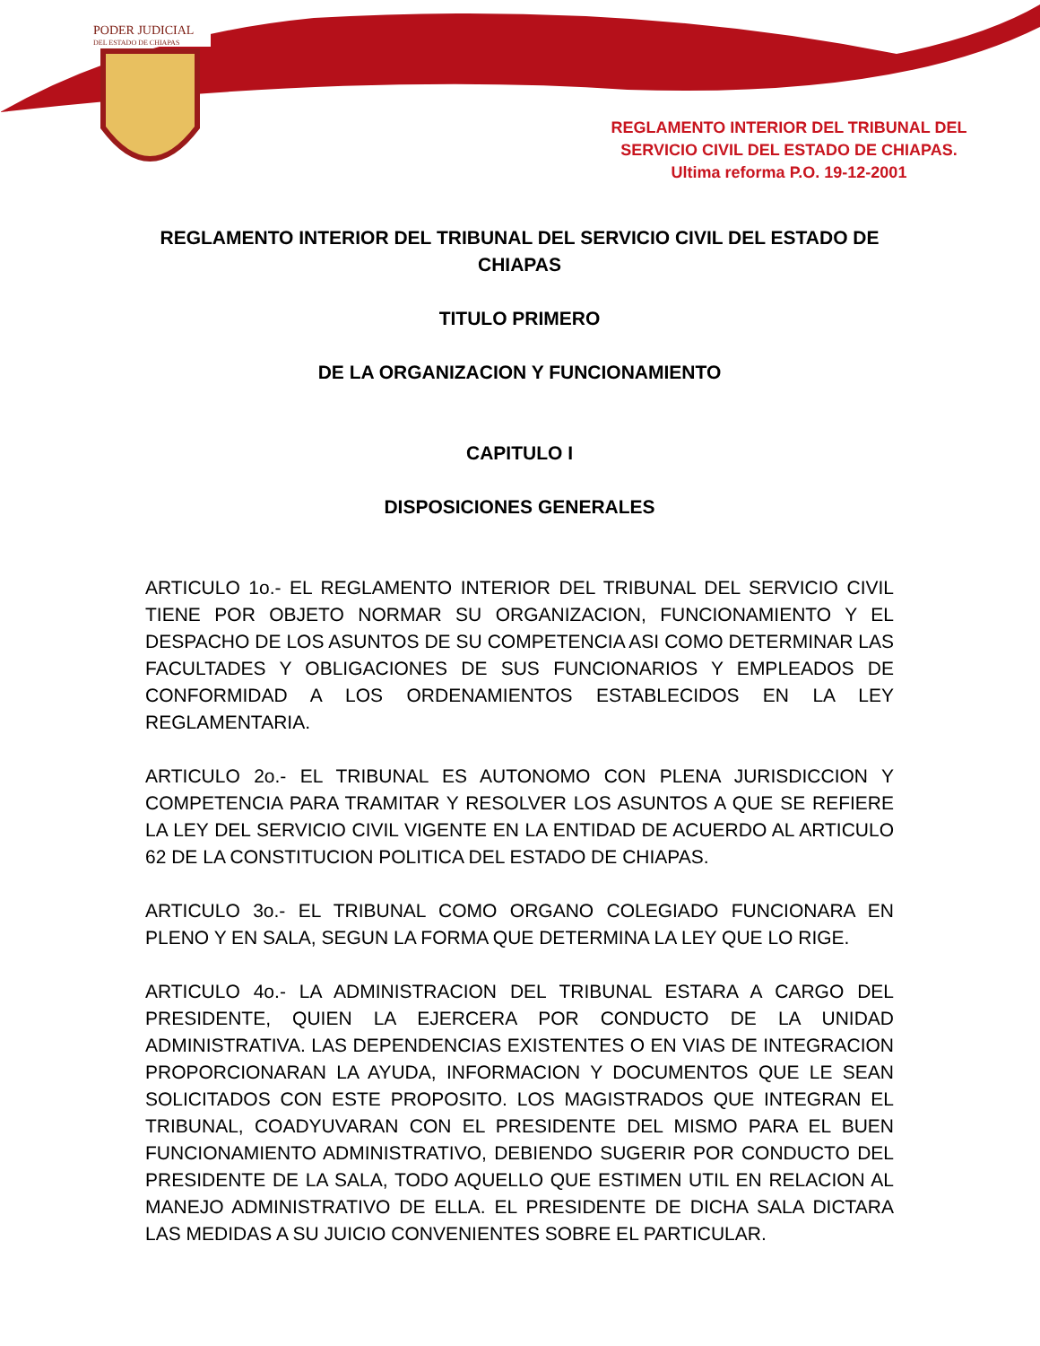PODER JUDICIAL
DEL ESTADO DE CHIAPAS
REGLAMENTO INTERIOR DEL TRIBUNAL DEL SERVICIO CIVIL DEL ESTADO DE CHIAPAS.
Ultima reforma P.O. 19-12-2001
REGLAMENTO INTERIOR DEL TRIBUNAL DEL SERVICIO CIVIL DEL ESTADO DE CHIAPAS
TITULO PRIMERO
DE LA ORGANIZACION Y FUNCIONAMIENTO
CAPITULO I
DISPOSICIONES GENERALES
ARTICULO 1o.- EL REGLAMENTO INTERIOR DEL TRIBUNAL DEL SERVICIO CIVIL TIENE POR OBJETO NORMAR SU ORGANIZACION, FUNCIONAMIENTO Y EL DESPACHO DE LOS ASUNTOS DE SU COMPETENCIA ASI COMO DETERMINAR LAS FACULTADES Y OBLIGACIONES DE SUS FUNCIONARIOS Y EMPLEADOS DE CONFORMIDAD A LOS ORDENAMIENTOS ESTABLECIDOS EN LA LEY REGLAMENTARIA.
ARTICULO 2o.- EL TRIBUNAL ES AUTONOMO CON PLENA JURISDICCION Y COMPETENCIA PARA TRAMITAR Y RESOLVER LOS ASUNTOS A QUE SE REFIERE LA LEY DEL SERVICIO CIVIL VIGENTE EN LA ENTIDAD DE ACUERDO AL ARTICULO 62 DE LA CONSTITUCION POLITICA DEL ESTADO DE CHIAPAS.
ARTICULO 3o.- EL TRIBUNAL COMO ORGANO COLEGIADO FUNCIONARA EN PLENO Y EN SALA, SEGUN LA FORMA QUE DETERMINA LA LEY QUE LO RIGE.
ARTICULO 4o.- LA ADMINISTRACION DEL TRIBUNAL ESTARA A CARGO DEL PRESIDENTE, QUIEN LA EJERCERA POR CONDUCTO DE LA UNIDAD ADMINISTRATIVA. LAS DEPENDENCIAS EXISTENTES O EN VIAS DE INTEGRACION PROPORCIONARAN LA AYUDA, INFORMACION Y DOCUMENTOS QUE LE SEAN SOLICITADOS CON ESTE PROPOSITO. LOS MAGISTRADOS QUE INTEGRAN EL TRIBUNAL, COADYUVARAN CON EL PRESIDENTE DEL MISMO PARA EL BUEN FUNCIONAMIENTO ADMINISTRATIVO, DEBIENDO SUGERIR POR CONDUCTO DEL PRESIDENTE DE LA SALA, TODO AQUELLO QUE ESTIMEN UTIL EN RELACION AL MANEJO ADMINISTRATIVO DE ELLA. EL PRESIDENTE DE DICHA SALA DICTARA LAS MEDIDAS A SU JUICIO CONVENIENTES SOBRE EL PARTICULAR.